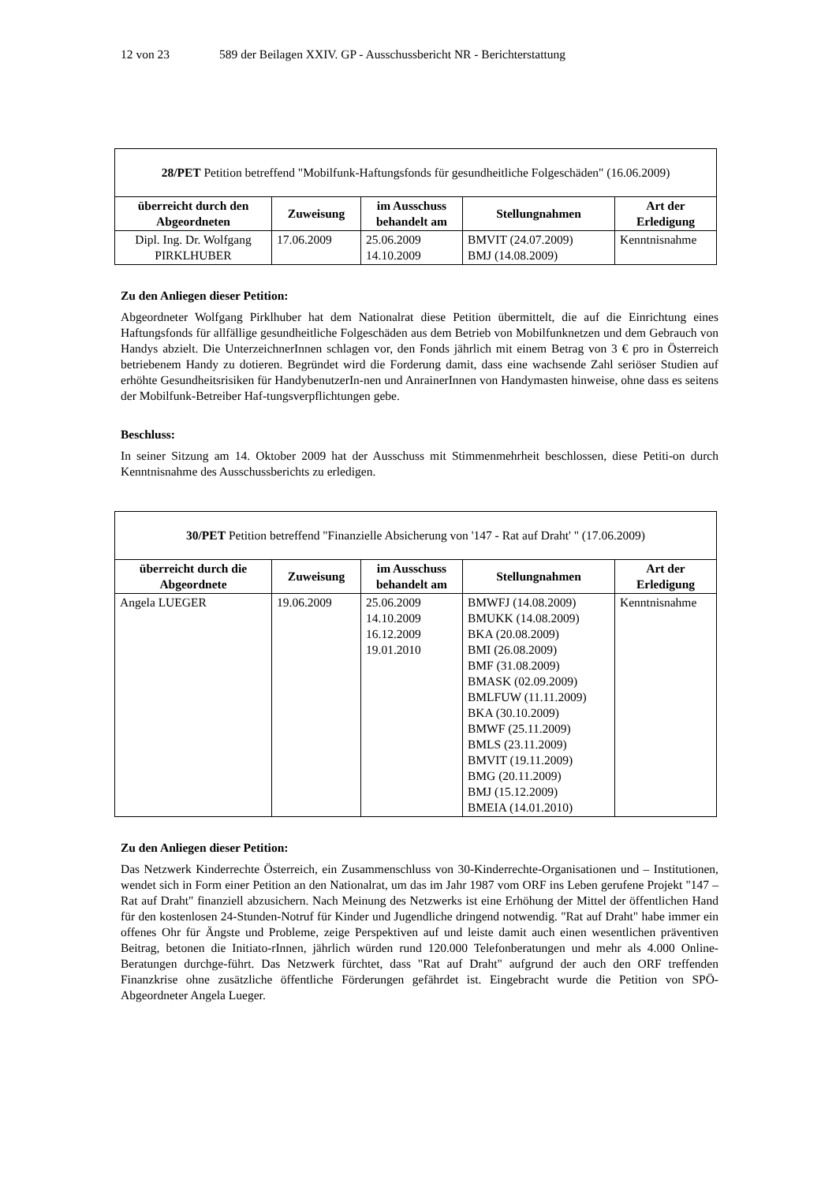12 von 23 589 der Beilagen XXIV. GP - Ausschussbericht NR - Berichterstattung
| 28/PET Petition betreffend "Mobilfunk-Haftungsfonds für gesundheitliche Folgeschäden" (16.06.2009) | | | | |
| überreicht durch den Abgeordneten | Zuweisung | im Ausschuss behandelt am | Stellungnahmen | Art der Erledigung |
| Dipl. Ing. Dr. Wolfgang PIRKLHUBER | 17.06.2009 | 25.06.2009 14.10.2009 | BMVIT (24.07.2009) BMJ (14.08.2009) | Kenntnisnahme |
Zu den Anliegen dieser Petition:
Abgeordneter Wolfgang Pirklhuber hat dem Nationalrat diese Petition übermittelt, die auf die Einrichtung eines Haftungsfonds für allfällige gesundheitliche Folgeschäden aus dem Betrieb von Mobilfunknetzen und dem Gebrauch von Handys abzielt. Die UnterzeichnerInnen schlagen vor, den Fonds jährlich mit einem Betrag von 3 € pro in Österreich betriebenem Handy zu dotieren. Begründet wird die Forderung damit, dass eine wachsende Zahl seriöser Studien auf erhöhte Gesundheitsrisiken für HandybenutzerIn-nen und AnrainerInnen von Handymasten hinweise, ohne dass es seitens der Mobilfunk-Betreiber Haf-tungsverpflichtungen gebe.
Beschluss:
In seiner Sitzung am 14. Oktober 2009 hat der Ausschuss mit Stimmenmehrheit beschlossen, diese Petiti-on durch Kenntnisnahme des Ausschussberichts zu erledigen.
| 30/PET Petition betreffend "Finanzielle Absicherung von '147 - Rat auf Draht' " (17.06.2009) | | | | |
| überreicht durch die Abgeordnete | Zuweisung | im Ausschuss behandelt am | Stellungnahmen | Art der Erledigung |
| Angela LUEGER | 19.06.2009 | 25.06.2009 14.10.2009 16.12.2009 19.01.2010 | BMWFJ (14.08.2009) BMUKK (14.08.2009) BKA (20.08.2009) BMI (26.08.2009) BMF (31.08.2009) BMASK (02.09.2009) BMLFUW (11.11.2009) BKA (30.10.2009) BMWF (25.11.2009) BMLS (23.11.2009) BMVIT (19.11.2009) BMG (20.11.2009) BMJ (15.12.2009) BMEIA (14.01.2010) | Kenntnisnahme |
Zu den Anliegen dieser Petition:
Das Netzwerk Kinderrechte Österreich, ein Zusammenschluss von 30-Kinderrechte-Organisationen und – Institutionen, wendet sich in Form einer Petition an den Nationalrat, um das im Jahr 1987 vom ORF ins Leben gerufene Projekt "147 – Rat auf Draht" finanziell abzusichern. Nach Meinung des Netzwerks ist eine Erhöhung der Mittel der öffentlichen Hand für den kostenlosen 24-Stunden-Notruf für Kinder und Jugendliche dringend notwendig. "Rat auf Draht" habe immer ein offenes Ohr für Ängste und Probleme, zeige Perspektiven auf und leiste damit auch einen wesentlichen präventiven Beitrag, betonen die Initiato-rInnen, jährlich würden rund 120.000 Telefonberatungen und mehr als 4.000 Online-Beratungen durchge-führt. Das Netzwerk fürchtet, dass "Rat auf Draht" aufgrund der auch den ORF treffenden Finanzkrise ohne zusätzliche öffentliche Förderungen gefährdet ist. Eingebracht wurde die Petition von SPÖ-Abgeordneter Angela Lueger.